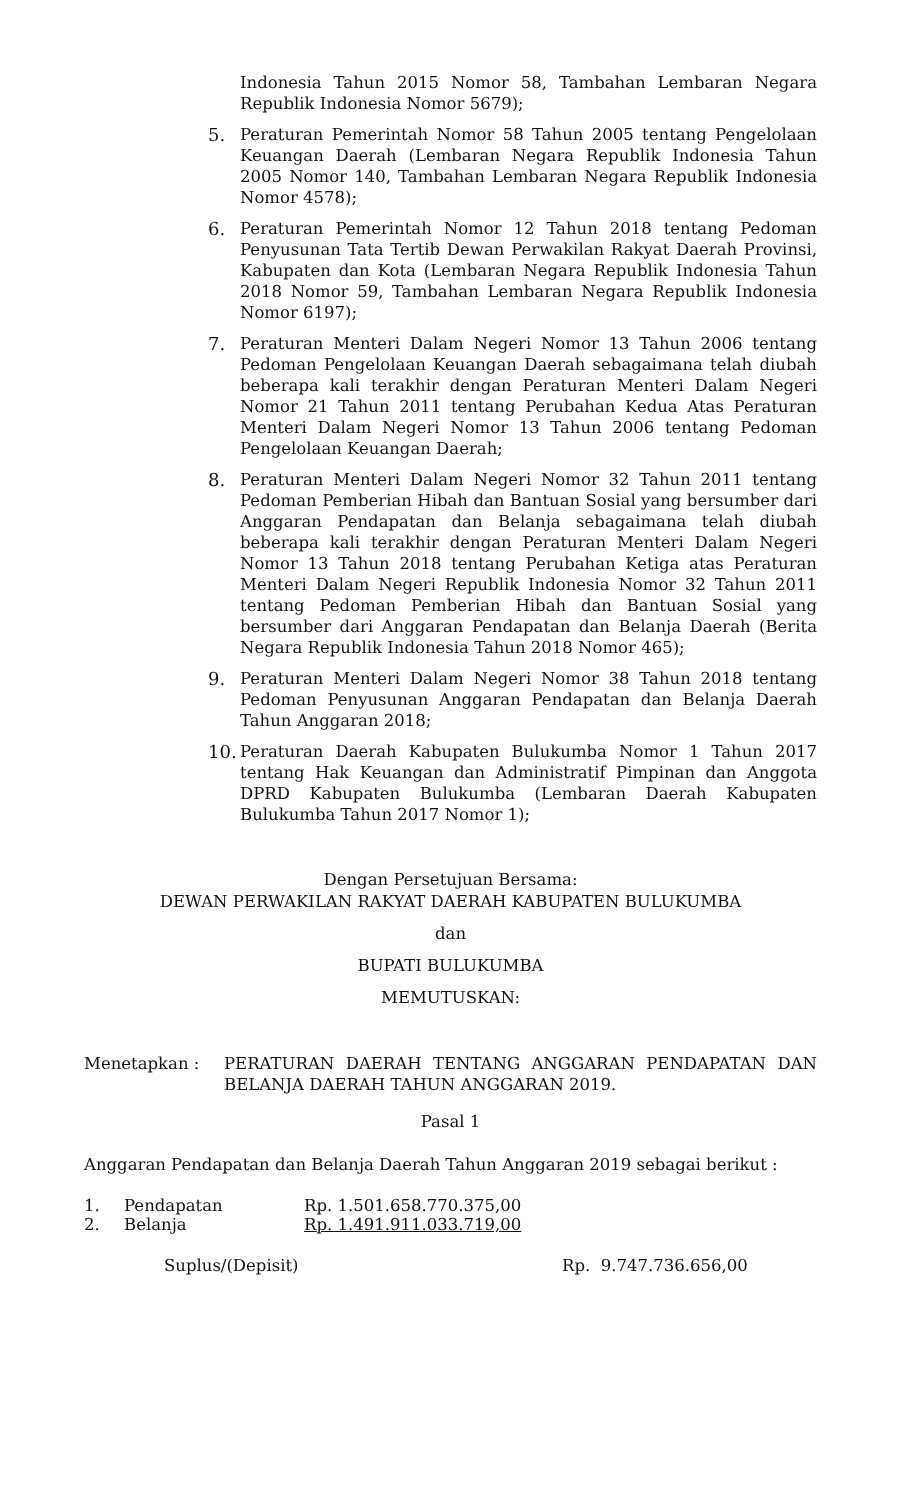Indonesia Tahun 2015 Nomor 58, Tambahan Lembaran Negara Republik Indonesia Nomor 5679);
5. Peraturan Pemerintah Nomor 58 Tahun 2005 tentang Pengelolaan Keuangan Daerah (Lembaran Negara Republik Indonesia Tahun 2005 Nomor 140, Tambahan Lembaran Negara Republik Indonesia Nomor 4578);
6. Peraturan Pemerintah Nomor 12 Tahun 2018 tentang Pedoman Penyusunan Tata Tertib Dewan Perwakilan Rakyat Daerah Provinsi, Kabupaten dan Kota (Lembaran Negara Republik Indonesia Tahun 2018 Nomor 59, Tambahan Lembaran Negara Republik Indonesia Nomor 6197);
7. Peraturan Menteri Dalam Negeri Nomor 13 Tahun 2006 tentang Pedoman Pengelolaan Keuangan Daerah sebagaimana telah diubah beberapa kali terakhir dengan Peraturan Menteri Dalam Negeri Nomor 21 Tahun 2011 tentang Perubahan Kedua Atas Peraturan Menteri Dalam Negeri Nomor 13 Tahun 2006 tentang Pedoman Pengelolaan Keuangan Daerah;
8. Peraturan Menteri Dalam Negeri Nomor 32 Tahun 2011 tentang Pedoman Pemberian Hibah dan Bantuan Sosial yang bersumber dari Anggaran Pendapatan dan Belanja sebagaimana telah diubah beberapa kali terakhir dengan Peraturan Menteri Dalam Negeri Nomor 13 Tahun 2018 tentang Perubahan Ketiga atas Peraturan Menteri Dalam Negeri Republik Indonesia Nomor 32 Tahun 2011 tentang Pedoman Pemberian Hibah dan Bantuan Sosial yang bersumber dari Anggaran Pendapatan dan Belanja Daerah (Berita Negara Republik Indonesia Tahun 2018 Nomor 465);
9. Peraturan Menteri Dalam Negeri Nomor 38 Tahun 2018 tentang Pedoman Penyusunan Anggaran Pendapatan dan Belanja Daerah Tahun Anggaran 2018;
10.
Peraturan Daerah Kabupaten Bulukumba Nomor 1 Tahun 2017 tentang Hak Keuangan dan Administratif Pimpinan dan Anggota DPRD Kabupaten Bulukumba (Lembaran Daerah Kabupaten Bulukumba Tahun 2017 Nomor 1);
Dengan Persetujuan Bersama:
DEWAN PERWAKILAN RAKYAT DAERAH KABUPATEN BULUKUMBA
dan
BUPATI BULUKUMBA
MEMUTUSKAN:
Menetapkan : PERATURAN DAERAH TENTANG ANGGARAN PENDAPATAN DAN BELANJA DAERAH TAHUN ANGGARAN 2019.
Pasal 1
Anggaran Pendapatan dan Belanja Daerah Tahun Anggaran 2019 sebagai berikut :
| 1. | Pendapatan | Rp. 1.501.658.770.375,00 |
| 2. | Belanja | Rp. 1.491.911.033.719,00 |
| Suplus/(Depisit) | Rp. 9.747.736.656,00 |